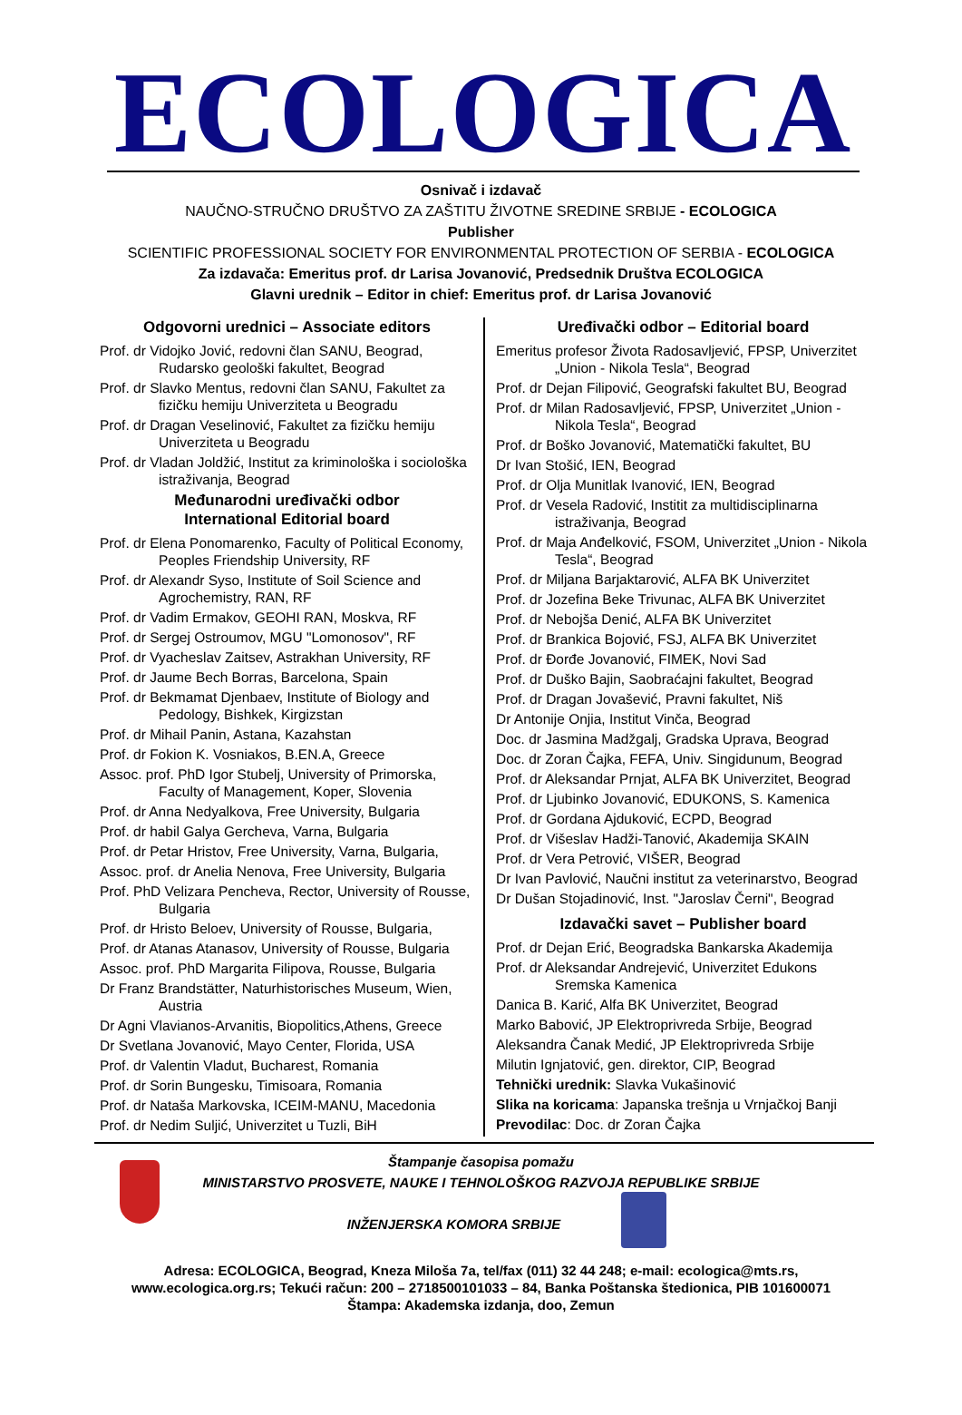ECOLOGICA
Osnivač i izdavač
NAUČNO-STRUČNO DRUŠTVO ZA ZAŠTITU ŽIVOTNE SREDINE SRBIJE - ECOLOGICA
Publisher
SCIENTIFIC PROFESSIONAL SOCIETY FOR ENVIRONMENTAL PROTECTION OF SERBIA - ECOLOGICA
Za izdavača: Emeritus prof. dr Larisa Jovanović, Predsednik Društva ECOLOGICA
Glavni urednik – Editor in chief: Emeritus prof. dr Larisa Jovanović
Odgovorni urednici – Associate editors
Prof. dr Vidojko Jović, redovni član SANU, Beograd, Rudarsko geološki fakultet, Beograd
Prof. dr Slavko Mentus, redovni član SANU, Fakultet za fizičku hemiju Univerziteta u Beogradu
Prof. dr Dragan Veselinović, Fakultet za fizičku hemiju Univerziteta u Beogradu
Prof. dr Vladan Joldžić, Institut za kriminološka i sociološka istraživanja, Beograd
Međunarodni uređivački odbor
International Editorial board
Prof. dr Elena Ponomarenko, Faculty of Political Economy, Peoples Friendship University, RF
Prof. dr Alexandr Syso, Institute of Soil Science and Agrochemistry, RAN, RF
Prof. dr Vadim Ermakov, GEOHI RAN, Moskva, RF
Prof. dr Sergej Ostroumov, MGU "Lomonosov", RF
Prof. dr Vyacheslav Zaitsev, Astrakhan University, RF
Prof. dr Jaume Bech Borras, Barcelona, Spain
Prof. dr Bekmamat Djenbaev, Institute of Biology and Pedology, Bishkek, Kirgizstan
Prof. dr Mihail Panin, Astana, Kazahstan
Prof. dr Fokion K. Vosniakos, B.EN.A, Greece
Assoc. prof. PhD Igor Stubelj, University of Primorska, Faculty of Management, Koper, Slovenia
Prof. dr Anna Nedyalkova, Free University, Bulgaria
Prof. dr habil Galya Gercheva, Varna, Bulgaria
Prof. dr Petar Hristov, Free University, Varna, Bulgaria,
Assoc. prof. dr Anelia Nenova, Free University, Bulgaria
Prof. PhD Velizara Pencheva, Rector, University of Rousse, Bulgaria
Prof. dr Hristo Beloev, University of Rousse, Bulgaria,
Prof. dr Atanas Atanasov, University of Rousse, Bulgaria
Assoc. prof. PhD Margarita Filipova, Rousse, Bulgaria
Dr Franz Brandstätter, Naturhistorisches Museum, Wien, Austria
Dr Agni Vlavianos-Arvanitis, Biopolitics,Athens, Greece
Dr Svetlana Jovanović, Mayo Center, Florida, USA
Prof. dr Valentin Vladut, Bucharest, Romania
Prof. dr Sorin Bungesku, Timisoara, Romania
Prof. dr Nataša Markovska, ICEIM-MANU, Macedonia
Prof. dr Nedim Suljić, Univerzitet u Tuzli, BiH
Uređivački odbor – Editorial board
Emeritus profesor Života Radosavljević, FPSP, Univerzitet „Union - Nikola Tesla“, Beograd
Prof. dr Dejan Filipović, Geografski fakultet BU, Beograd
Prof. dr Milan Radosavljević, FPSP, Univerzitet „Union - Nikola Tesla“, Beograd
Prof. dr Boško Jovanović, Matematički fakultet, BU
Dr Ivan Stošić, IEN, Beograd
Prof. dr Olja Munitlak Ivanović, IEN, Beograd
Prof. dr Vesela Radović, Institit za multidisciplinarna istraživanja, Beograd
Prof. dr Maja Anđelković, FSOM, Univerzitet „Union - Nikola Tesla“, Beograd
Prof. dr Miljana Barjaktarović, ALFA BK Univerzitet
Prof. dr Jozefina Beke Trivunac, ALFA BK Univerzitet
Prof. dr Nebojša Denić, ALFA BK Univerzitet
Prof. dr Brankica Bojović, FSJ, ALFA BK Univerzitet
Prof. dr Đorđe Jovanović, FIMEK, Novi Sad
Prof. dr Duško Bajin, Saobraćajni fakultet, Beograd
Prof. dr Dragan Jovašević, Pravni fakultet, Niš
Dr Antonije Onjia, Institut Vinča, Beograd
Doc. dr Jasmina Madžgalj, Gradska Uprava, Beograd
Doc. dr Zoran Čajka, FEFA, Univ. Singidunum, Beograd
Prof. dr Aleksandar Prnjat, ALFA BK Univerzitet, Beograd
Prof. dr Ljubinko Jovanović, EDUKONS, S. Kamenica
Prof. dr Gordana Ajduković, ECPD, Beograd
Prof. dr Višeslav Hadži-Tanović, Akademija SKAIN
Prof. dr Vera Petrović, VIŠER, Beograd
Dr Ivan Pavlović, Naučni institut za veterinarstvo, Beograd
Dr Dušan Stojadinović, Inst. "Jaroslav Černi", Beograd
Izdavački savet – Publisher board
Prof. dr Dejan Erić, Beogradska Bankarska Akademija
Prof. dr Aleksandar Andrejević, Univerzitet Edukons Sremska Kamenica
Danica B. Karić, Alfa BK Univerzitet, Beograd
Marko Babović, JP Elektroprivreda Srbije, Beograd
Aleksandra Čanak Medić, JP Elektroprivreda Srbije
Milutin Ignjatović, gen. direktor, CIP, Beograd
Tehnički urednik: Slavka Vukašinović
Slika na koricama: Japanska trešnja u Vrnjačkoj Banji
Prevodilac: Doc. dr Zoran Čajka
Štampanje časopisa pomažu
MINISTARSTVO PROSVETE, NAUKE I TEHNOLOŠKOG RAZVOJA REPUBLIKE SRBIJE
INŽENJERSKA KOMORA SRBIJE
Adresa: ECOLOGICA, Beograd, Kneza Miloša 7a, tel/fax (011) 32 44 248; e-mail: ecologica@mts.rs,
www.ecologica.org.rs; Tekući račun: 200 – 2718500101033 – 84, Banka Poštanska štedionica, PIB 101600071
Štampa: Akademska izdanja, doo, Zemun